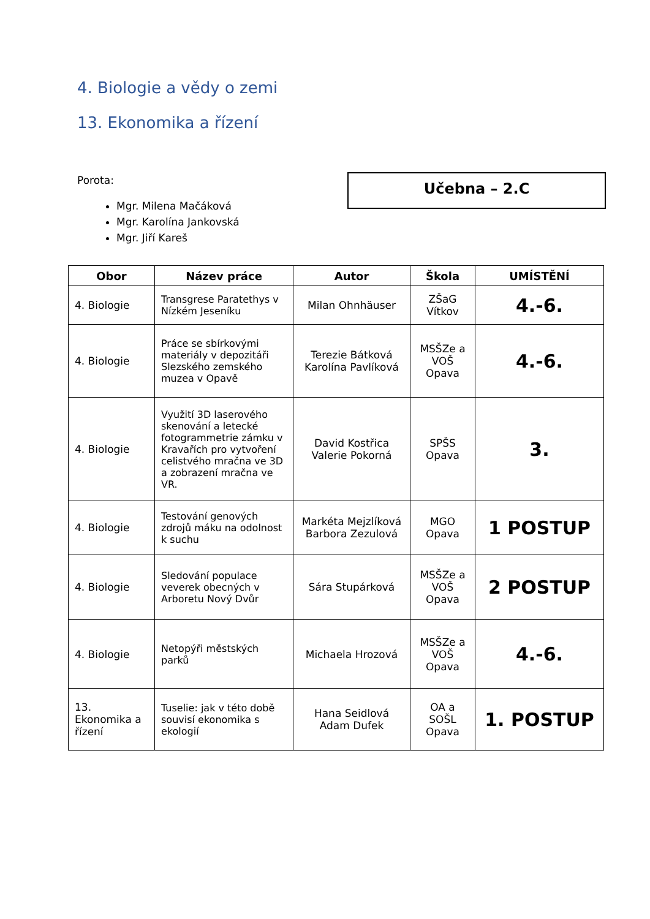4. Biologie a vědy o zemi
13. Ekonomika a řízení
Porota:
Mgr. Milena Mačáková
Mgr. Karolína Jankovská
Mgr. Jiří Kareš
Učebna – 2.C
| Obor | Název práce | Autor | Škola | UMÍSTĚNÍ |
| --- | --- | --- | --- | --- |
| 4. Biologie | Transgrese Paratethys v Nízkém Jeseníku | Milan Ohnhäuser | ZŠaG Vítkov | 4.-6. |
| 4. Biologie | Práce se sbírkovými materiály v depozitáři Slezského zemského muzea v Opavě | Terezie Bátková Karolína Pavlíková | MSŠZe a VOŠ Opava | 4.-6. |
| 4. Biologie | Využití 3D laserového skenování a letecké fotogrammetrie zámku v Kravařích pro vytvoření celistvého mračna ve 3D a zobrazení mračna ve VR. | David Kostřica Valerie Pokorná | SPŠS Opava | 3. |
| 4. Biologie | Testování genových zdrojů máku na odolnost k suchu | Markéta Mejzlíková Barbora Zezulová | MGO Opava | 1 POSTUP |
| 4. Biologie | Sledování populace veverek obecných v Arboretu Nový Dvůr | Sára Stupárková | MSŠZe a VOŠ Opava | 2 POSTUP |
| 4. Biologie | Netopýři městských parků | Michaela Hrozová | MSŠZe a VOŠ Opava | 4.-6. |
| 13. Ekonomika a řízení | Tuselie: jak v této době souvisí ekonomika s ekologií | Hana Seidlová Adam Dufek | OA a SOŠL Opava | 1. POSTUP |